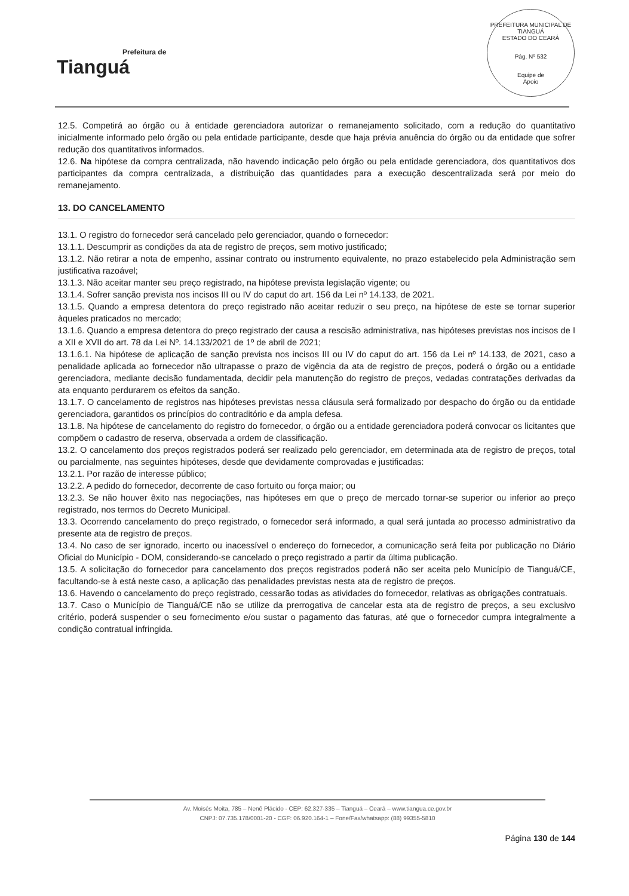Prefeitura de
Tianguá
PREFEITURA MUNICIPAL DE TIANGUÁ
ESTADO DO CEARÁ
Pág. Nº 532
Equipe de
Apoio
12.5. Competirá ao órgão ou à entidade gerenciadora autorizar o remanejamento solicitado, com a redução do quantitativo inicialmente informado pelo órgão ou pela entidade participante, desde que haja prévia anuência do órgão ou da entidade que sofrer redução dos quantitativos informados.
12.6. Na hipótese da compra centralizada, não havendo indicação pelo órgão ou pela entidade gerenciadora, dos quantitativos dos participantes da compra centralizada, a distribuição das quantidades para a execução descentralizada será por meio do remanejamento.
13. DO CANCELAMENTO
13.1. O registro do fornecedor será cancelado pelo gerenciador, quando o fornecedor:
13.1.1. Descumprir as condições da ata de registro de preços, sem motivo justificado;
13.1.2. Não retirar a nota de empenho, assinar contrato ou instrumento equivalente, no prazo estabelecido pela Administração sem justificativa razoável;
13.1.3. Não aceitar manter seu preço registrado, na hipótese prevista legislação vigente; ou
13.1.4. Sofrer sanção prevista nos incisos III ou IV do caput do art. 156 da Lei nº 14.133, de 2021.
13.1.5. Quando a empresa detentora do preço registrado não aceitar reduzir o seu preço, na hipótese de este se tornar superior àqueles praticados no mercado;
13.1.6. Quando a empresa detentora do preço registrado der causa a rescisão administrativa, nas hipóteses previstas nos incisos de I a XII e XVII do art. 78 da Lei Nº. 14.133/2021 de 1º de abril de 2021;
13.1.6.1. Na hipótese de aplicação de sanção prevista nos incisos III ou IV do caput do art. 156 da Lei nº 14.133, de 2021, caso a penalidade aplicada ao fornecedor não ultrapasse o prazo de vigência da ata de registro de preços, poderá o órgão ou a entidade gerenciadora, mediante decisão fundamentada, decidir pela manutenção do registro de preços, vedadas contratações derivadas da ata enquanto perdurarem os efeitos da sanção.
13.1.7. O cancelamento de registros nas hipóteses previstas nessa cláusula será formalizado por despacho do órgão ou da entidade gerenciadora, garantidos os princípios do contraditório e da ampla defesa.
13.1.8. Na hipótese de cancelamento do registro do fornecedor, o órgão ou a entidade gerenciadora poderá convocar os licitantes que compõem o cadastro de reserva, observada a ordem de classificação.
13.2. O cancelamento dos preços registrados poderá ser realizado pelo gerenciador, em determinada ata de registro de preços, total ou parcialmente, nas seguintes hipóteses, desde que devidamente comprovadas e justificadas:
13.2.1. Por razão de interesse público;
13.2.2. A pedido do fornecedor, decorrente de caso fortuito ou força maior; ou
13.2.3. Se não houver êxito nas negociações, nas hipóteses em que o preço de mercado tornar-se superior ou inferior ao preço registrado, nos termos do Decreto Municipal.
13.3. Ocorrendo cancelamento do preço registrado, o fornecedor será informado, a qual será juntada ao processo administrativo da presente ata de registro de preços.
13.4. No caso de ser ignorado, incerto ou inacessível o endereço do fornecedor, a comunicação será feita por publicação no Diário Oficial do Município - DOM, considerando-se cancelado o preço registrado a partir da última publicação.
13.5. A solicitação do fornecedor para cancelamento dos preços registrados poderá não ser aceita pelo Município de Tianguá/CE, facultando-se à está neste caso, a aplicação das penalidades previstas nesta ata de registro de preços.
13.6. Havendo o cancelamento do preço registrado, cessarão todas as atividades do fornecedor, relativas as obrigações contratuais.
13.7. Caso o Município de Tianguá/CE não se utilize da prerrogativa de cancelar esta ata de registro de preços, a seu exclusivo critério, poderá suspender o seu fornecimento e/ou sustar o pagamento das faturas, até que o fornecedor cumpra integralmente a condição contratual infringida.
Av. Moisés Moita, 785 – Nenê Plácido - CEP: 62.327-335 – Tianguá – Ceará – www.tiangua.ce.gov.br
CNPJ: 07.735.178/0001-20 - CGF: 06.920.164-1 – Fone/Fax/whatsapp: (88) 99355-5810
Página 130 de 144